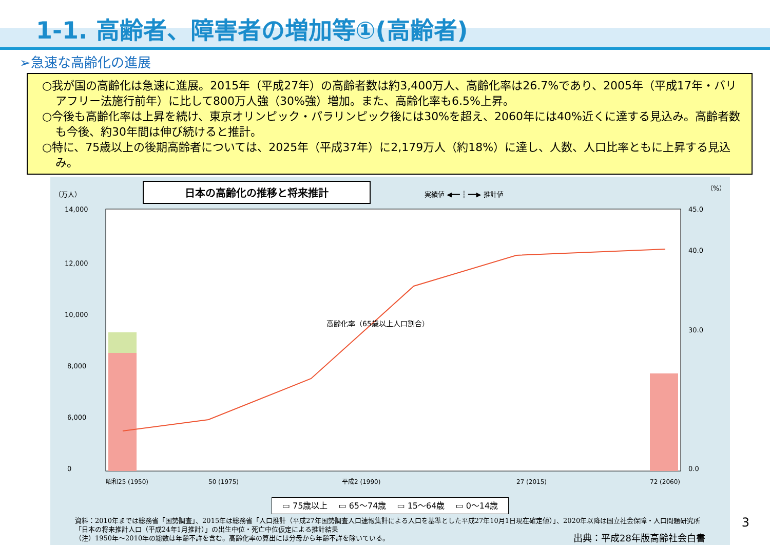1-1. 高齢者、障害者の増加等①(高齢者)
➢急速な高齢化の進展
○我が国の高齢化は急速に進展。2015年（平成27年）の高齢者数は約3,400万人、高齢化率は26.7%であり、2005年（平成17年・バリアフリー法施行前年）に比して800万人強（30%強）増加。また、高齢化率も6.5%上昇。
○今後も高齢化率は上昇を続け、東京オリンピック・パラリンピック後には30%を超え、2060年には40%近くに達する見込み。高齢者数も今後、約30年間は伸び続けると推計。
○特に、75歳以上の後期高齢者については、2025年（平成37年）に2,179万人（約18%）に達し、人数、人口比率ともに上昇する見込み。
（万人） 日本の高齢化の推移と将来推計 実績値 ◀━━ ┆ ━━▶ 推計値 （%）
14,000
12,000
10,000
8,000
6,000
0
45.0
40.0
30.0
0.0
高齢化率（65歳以上人口割合）
昭和25 (1950)
50 (1975)
平成2 (1990)
27 (2015)
72 (2060)
▭ 75歳以上 　▭ 65～74歳 　▭ 15～64歳 　▭ 0～14歳
資料：2010年までは総務省「国勢調査」、2015年は総務省「人口推計（平成27年国勢調査人口速報集計による人口を基準とした平成27年10月1日現在確定値）」、2020年以降は国立社会保障・人口問題研究所「日本の将来推計人口（平成24年1月推計）」の出生中位・死亡中位仮定による推計結果
（注）1950年～2010年の総数は年齢不詳を含む。高齢化率の算出には分母から年齢不詳を除いている。 出典：平成28年版高齢社会白書
3